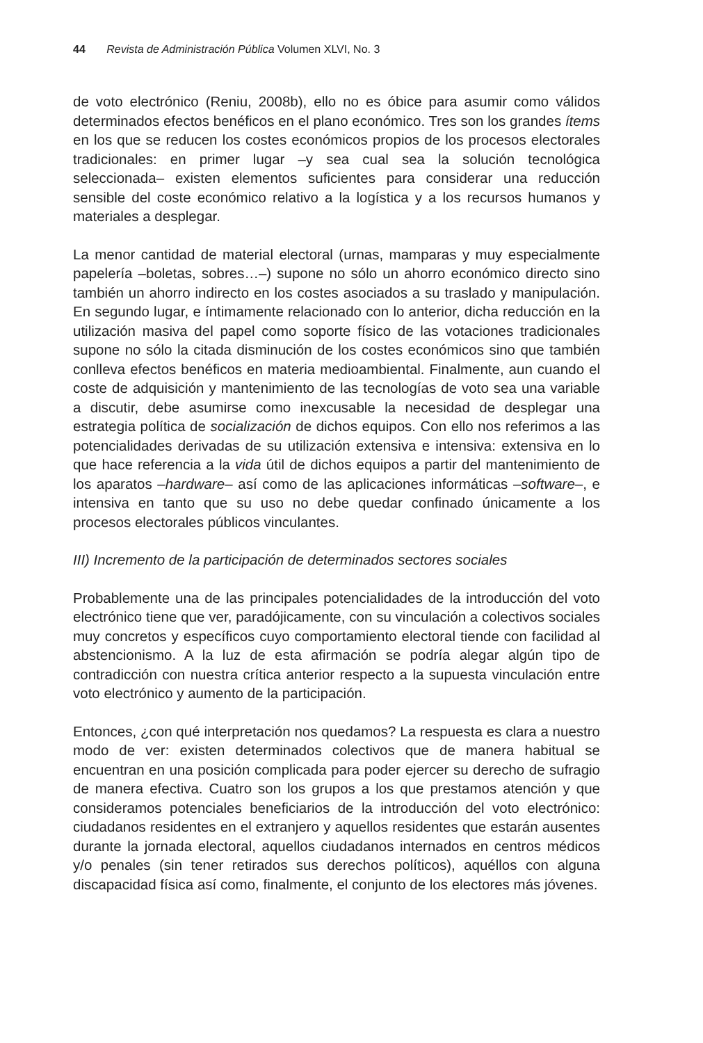44 Revista de Administración Pública Volumen XLVI, No. 3
de voto electrónico (Reniu, 2008b), ello no es óbice para asumir como válidos determinados efectos benéficos en el plano económico. Tres son los grandes ítems en los que se reducen los costes económicos propios de los procesos electorales tradicionales: en primer lugar –y sea cual sea la solución tecnológica seleccionada– existen elementos suficientes para considerar una reducción sensible del coste económico relativo a la logística y a los recursos humanos y materiales a desplegar.
La menor cantidad de material electoral (urnas, mamparas y muy especialmente papelería –boletas, sobres…–) supone no sólo un ahorro económico directo sino también un ahorro indirecto en los costes asociados a su traslado y manipulación. En segundo lugar, e íntimamente relacionado con lo anterior, dicha reducción en la utilización masiva del papel como soporte físico de las votaciones tradicionales supone no sólo la citada disminución de los costes económicos sino que también conlleva efectos benéficos en materia medioambiental. Finalmente, aun cuando el coste de adquisición y mantenimiento de las tecnologías de voto sea una variable a discutir, debe asumirse como inexcusable la necesidad de desplegar una estrategia política de socialización de dichos equipos. Con ello nos referimos a las potencialidades derivadas de su utilización extensiva e intensiva: extensiva en lo que hace referencia a la vida útil de dichos equipos a partir del mantenimiento de los aparatos –hardware– así como de las aplicaciones informáticas –software–, e intensiva en tanto que su uso no debe quedar confinado únicamente a los procesos electorales públicos vinculantes.
III) Incremento de la participación de determinados sectores sociales
Probablemente una de las principales potencialidades de la introducción del voto electrónico tiene que ver, paradójicamente, con su vinculación a colectivos sociales muy concretos y específicos cuyo comportamiento electoral tiende con facilidad al abstencionismo. A la luz de esta afirmación se podría alegar algún tipo de contradicción con nuestra crítica anterior respecto a la supuesta vinculación entre voto electrónico y aumento de la participación.
Entonces, ¿con qué interpretación nos quedamos? La respuesta es clara a nuestro modo de ver: existen determinados colectivos que de manera habitual se encuentran en una posición complicada para poder ejercer su derecho de sufragio de manera efectiva. Cuatro son los grupos a los que prestamos atención y que consideramos potenciales beneficiarios de la introducción del voto electrónico: ciudadanos residentes en el extranjero y aquellos residentes que estarán ausentes durante la jornada electoral, aquellos ciudadanos internados en centros médicos y/o penales (sin tener retirados sus derechos políticos), aquéllos con alguna discapacidad física así como, finalmente, el conjunto de los electores más jóvenes.